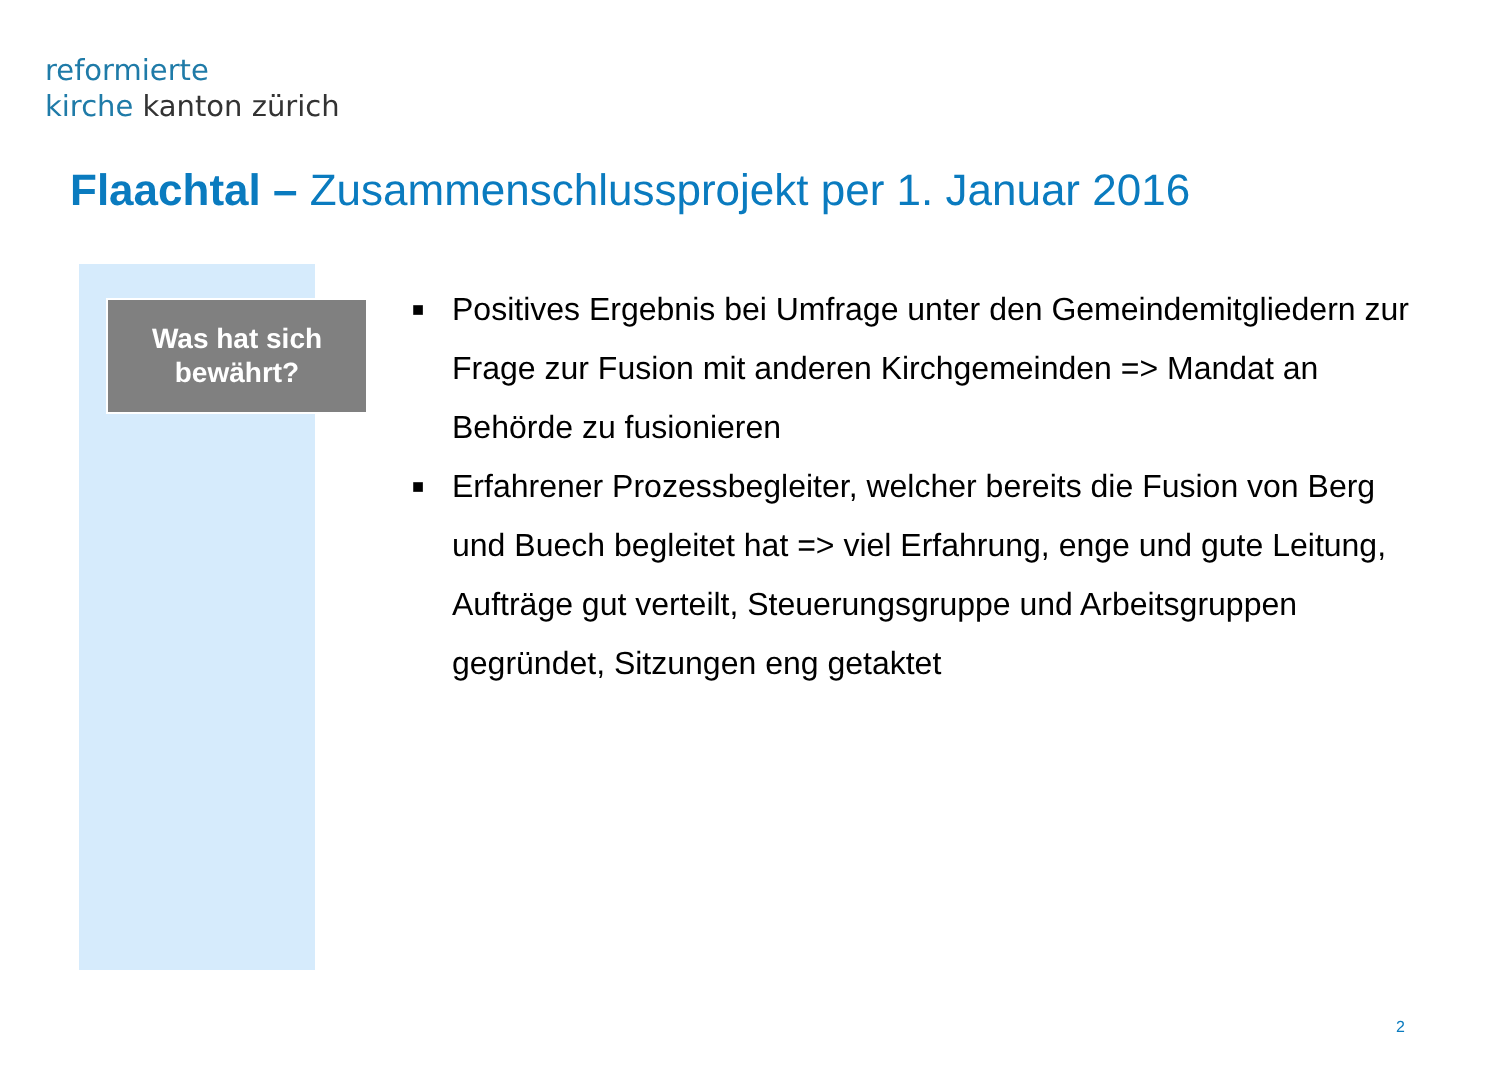reformierte
kirche kanton zürich
Flaachtal – Zusammenschlussprojekt per 1. Januar 2016
Was hat sich
bewährt?
■ Positives Ergebnis bei Umfrage unter den Gemeindemitgliedern zur Frage zur Fusion mit anderen Kirchgemeinden => Mandat an Behörde zu fusionieren
■ Erfahrener Prozessbegleiter, welcher bereits die Fusion von Berg und Buech begleitet hat => viel Erfahrung, enge und gute Leitung, Aufträge gut verteilt, Steuerungsgruppe und Arbeitsgruppen gegründet, Sitzungen eng getaktet
2